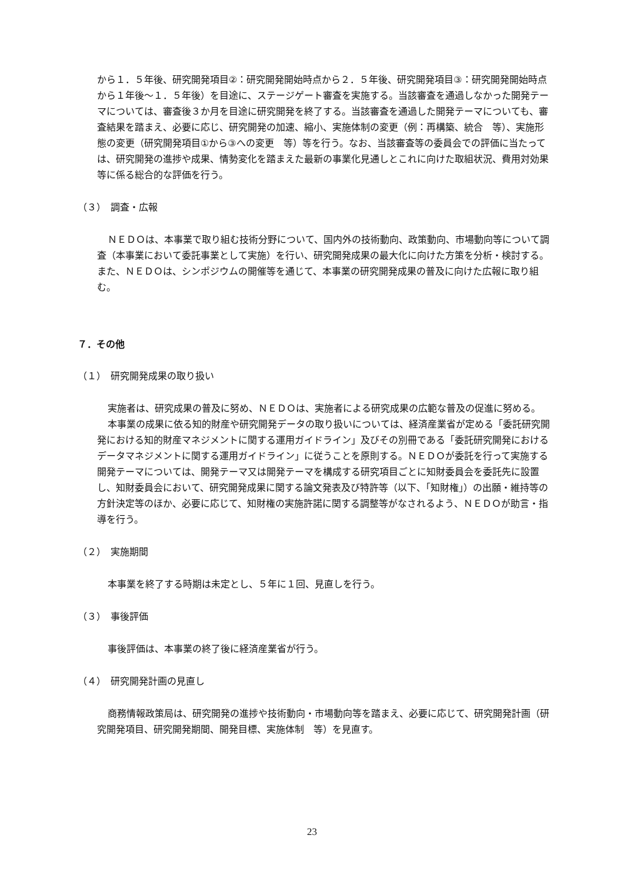から１．５年後、研究開発項目②：研究開発開始時点から２．５年後、研究開発項目③：研究開発開始時点から１年後～１．５年後）を目途に、ステージゲート審査を実施する。当該審査を通過しなかった開発テーマについては、審査後３か月を目途に研究開発を終了する。当該審査を通過した開発テーマについても、審査結果を踏まえ、必要に応じ、研究開発の加速、縮小、実施体制の変更（例：再構築、統合　等）、実施形態の変更（研究開発項目①から③への変更　等）等を行う。なお、当該審査等の委員会での評価に当たっては、研究開発の進捗や成果、情勢変化を踏まえた最新の事業化見通しとこれに向けた取組状況、費用対効果等に係る総合的な評価を行う。
（３）　調査・広報
ＮＥＤＯは、本事業で取り組む技術分野について、国内外の技術動向、政策動向、市場動向等について調査（本事業において委託事業として実施）を行い、研究開発成果の最大化に向けた方策を分析・検討する。また、ＮＥＤＯは、シンポジウムの開催等を通じて、本事業の研究開発成果の普及に向けた広報に取り組む。
７．その他
（１）　研究開発成果の取り扱い
実施者は、研究成果の普及に努め、ＮＥＤＯは、実施者による研究成果の広範な普及の促進に努める。
本事業の成果に依る知的財産や研究開発データの取り扱いについては、経済産業省が定める「委託研究開発における知的財産マネジメントに関する運用ガイドライン」及びその別冊である「委託研究開発におけるデータマネジメントに関する運用ガイドライン」に従うことを原則する。ＮＥＤＯが委託を行って実施する開発テーマについては、開発テーマ又は開発テーマを構成する研究項目ごとに知財委員会を委託先に設置し、知財委員会において、研究開発成果に関する論文発表及び特許等（以下、「知財権」）の出願・維持等の方針決定等のほか、必要に応じて、知財権の実施許諾に関する調整等がなされるよう、ＮＥＤＯが助言・指導を行う。
（２）　実施期間
本事業を終了する時期は未定とし、５年に１回、見直しを行う。
（３）　事後評価
事後評価は、本事業の終了後に経済産業省が行う。
（４）　研究開発計画の見直し
商務情報政策局は、研究開発の進捗や技術動向・市場動向等を踏まえ、必要に応じて、研究開発計画（研究開発項目、研究開発期間、開発目標、実施体制　等）を見直す。
23